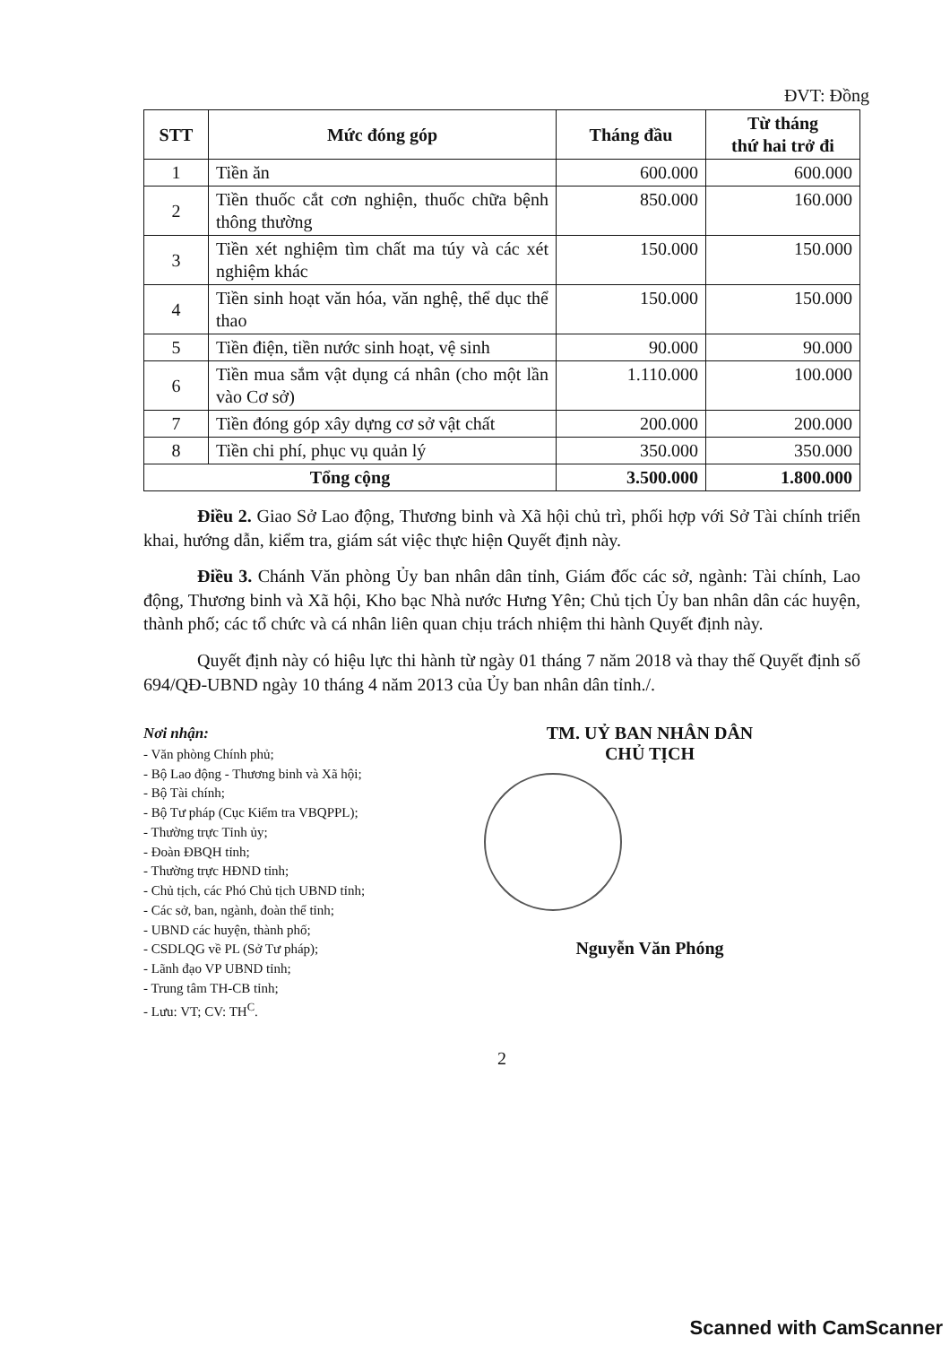ĐVT: Đồng
| STT | Mức đóng góp | Tháng đầu | Từ tháng thứ hai trở đi |
| --- | --- | --- | --- |
| 1 | Tiền ăn | 600.000 | 600.000 |
| 2 | Tiền thuốc cắt cơn nghiện, thuốc chữa bệnh thông thường | 850.000 | 160.000 |
| 3 | Tiền xét nghiệm tìm chất ma túy và các xét nghiệm khác | 150.000 | 150.000 |
| 4 | Tiền sinh hoạt văn hóa, văn nghệ, thể dục thể thao | 150.000 | 150.000 |
| 5 | Tiền điện, tiền nước sinh hoạt, vệ sinh | 90.000 | 90.000 |
| 6 | Tiền mua sắm vật dụng cá nhân (cho một lần vào Cơ sở) | 1.110.000 | 100.000 |
| 7 | Tiền đóng góp xây dựng cơ sở vật chất | 200.000 | 200.000 |
| 8 | Tiền chi phí, phục vụ quản lý | 350.000 | 350.000 |
| Tổng cộng | | 3.500.000 | 1.800.000 |
Điều 2. Giao Sở Lao động, Thương binh và Xã hội chủ trì, phối hợp với Sở Tài chính triển khai, hướng dẫn, kiểm tra, giám sát việc thực hiện Quyết định này.
Điều 3. Chánh Văn phòng Ủy ban nhân dân tỉnh, Giám đốc các sở, ngành: Tài chính, Lao động, Thương binh và Xã hội, Kho bạc Nhà nước Hưng Yên; Chủ tịch Ủy ban nhân dân các huyện, thành phố; các tổ chức và cá nhân liên quan chịu trách nhiệm thi hành Quyết định này.
Quyết định này có hiệu lực thi hành từ ngày 01 tháng 7 năm 2018 và thay thế Quyết định số 694/QĐ-UBND ngày 10 tháng 4 năm 2013 của Ủy ban nhân dân tỉnh./.
Nơi nhận:
- Văn phòng Chính phủ;
- Bộ Lao động - Thương binh và Xã hội;
- Bộ Tài chính;
- Bộ Tư pháp (Cục Kiểm tra VBQPPL);
- Thường trực Tỉnh ủy;
- Đoàn ĐBQH tỉnh;
- Thường trực HĐND tỉnh;
- Chủ tịch, các Phó Chủ tịch UBND tỉnh;
- Các sở, ban, ngành, đoàn thể tỉnh;
- UBND các huyện, thành phố;
- CSDLQG về PL (Sở Tư pháp);
- Lãnh đạo VP UBND tỉnh;
- Trung tâm TH-CB tỉnh;
- Lưu: VT; CV: TH<sup>C</sup>.
TM. UỶ BAN NHÂN DÂN
CHỦ TỊCH
Nguyễn Văn Phóng
2
Scanned with CamScanner